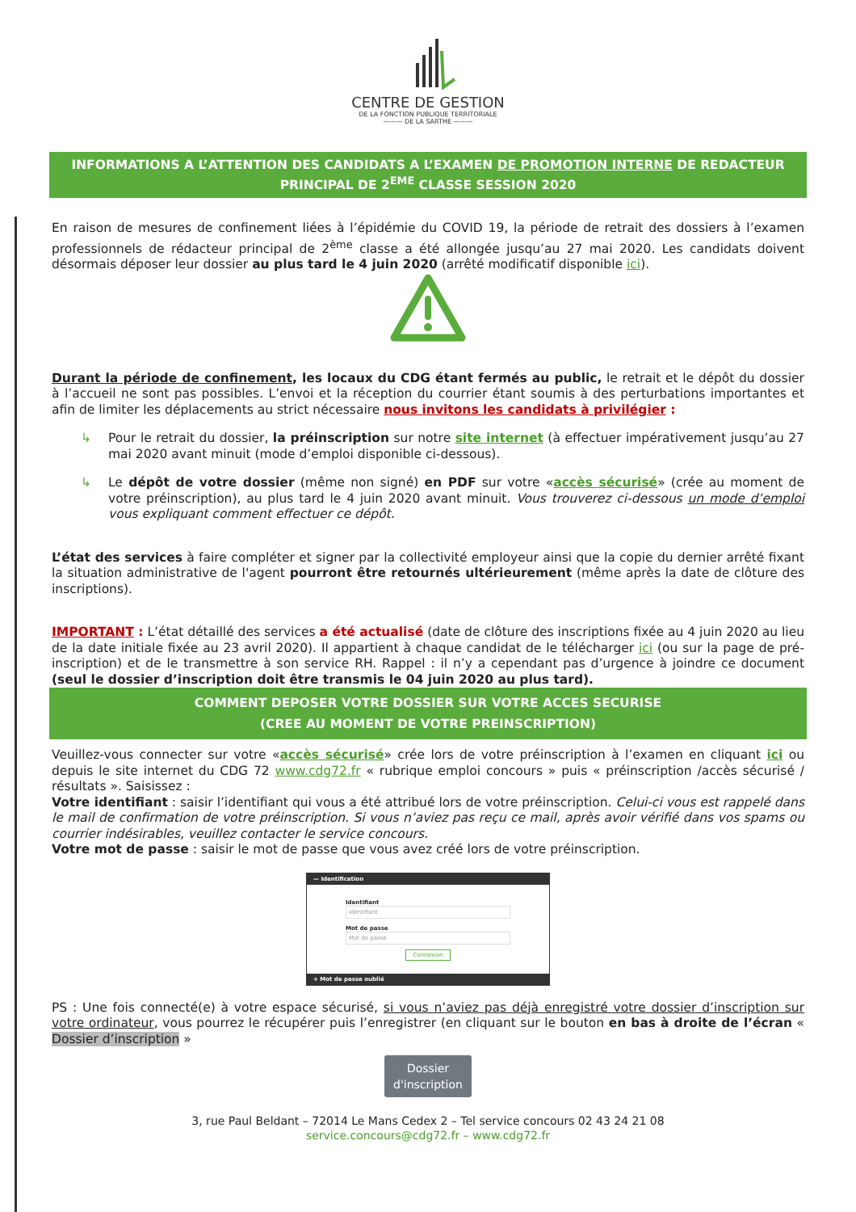CENTRE DE GESTION
DE LA FONCTION PUBLIQUE TERRITORIALE
——— DE LA SARTHE ———
INFORMATIONS A L’ATTENTION DES CANDIDATS A L’EXAMEN DE PROMOTION INTERNE DE REDACTEUR PRINCIPAL DE 2<sup>EME</sup> CLASSE SESSION 2020
En raison de mesures de confinement liées à l’épidémie du COVID 19, la période de retrait des dossiers à l’examen professionnels de rédacteur principal de 2<sup>ème</sup> classe a été allongée jusqu’au 27 mai 2020. Les candidats doivent désormais déposer leur dossier au plus tard le 4 juin 2020 (arrêté modificatif disponible ici).
Durant la période de confinement, les locaux du CDG étant fermés au public, le retrait et le dépôt du dossier à l’accueil ne sont pas possibles. L’envoi et la réception du courrier étant soumis à des perturbations importantes et afin de limiter les déplacements au strict nécessaire nous invitons les candidats à privilégier :
↳ Pour le retrait du dossier, la préinscription sur notre site internet (à effectuer impérativement jusqu’au 27 mai 2020 avant minuit (mode d’emploi disponible ci-dessous).
↳ Le dépôt de votre dossier (même non signé) en PDF sur votre «accès sécurisé» (crée au moment de votre préinscription), au plus tard le 4 juin 2020 avant minuit. Vous trouverez ci-dessous un mode d’emploi vous expliquant comment effectuer ce dépôt.
L’état des services à faire compléter et signer par la collectivité employeur ainsi que la copie du dernier arrêté fixant la situation administrative de l'agent pourront être retournés ultérieurement (même après la date de clôture des inscriptions).
IMPORTANT : L’état détaillé des services a été actualisé (date de clôture des inscriptions fixée au 4 juin 2020 au lieu de la date initiale fixée au 23 avril 2020). Il appartient à chaque candidat de le télécharger ici (ou sur la page de pré-inscription) et de le transmettre à son service RH. Rappel : il n’y a cependant pas d’urgence à joindre ce document (seul le dossier d’inscription doit être transmis le 04 juin 2020 au plus tard).
COMMENT DEPOSER VOTRE DOSSIER SUR VOTRE ACCES SECURISE
(CREE AU MOMENT DE VOTRE PREINSCRIPTION)
Veuillez-vous connecter sur votre «accès sécurisé» crée lors de votre préinscription à l’examen en cliquant ici ou depuis le site internet du CDG 72 www.cdg72.fr « rubrique emploi concours » puis « préinscription /accès sécurisé / résultats ». Saisissez :
Votre identifiant : saisir l’identifiant qui vous a été attribué lors de votre préinscription. Celui-ci vous est rappelé dans le mail de confirmation de votre préinscription. Si vous n’aviez pas reçu ce mail, après avoir vérifié dans vos spams ou courrier indésirables, veuillez contacter le service concours.
Votre mot de passe : saisir le mot de passe que vous avez créé lors de votre préinscription.
— Identification
Identifiant
Identifiant
Mot de passe
Mot de passe
Connexion
+ Mot de passe oublié
PS : Une fois connecté(e) à votre espace sécurisé, si vous n’aviez pas déjà enregistré votre dossier d’inscription sur votre ordinateur, vous pourrez le récupérer puis l’enregistrer (en cliquant sur le bouton en bas à droite de l’écran « Dossier d’inscription »
Dossier d'inscription
3, rue Paul Beldant – 72014 Le Mans Cedex 2 – Tel service concours 02 43 24 21 08
service.concours@cdg72.fr – www.cdg72.fr